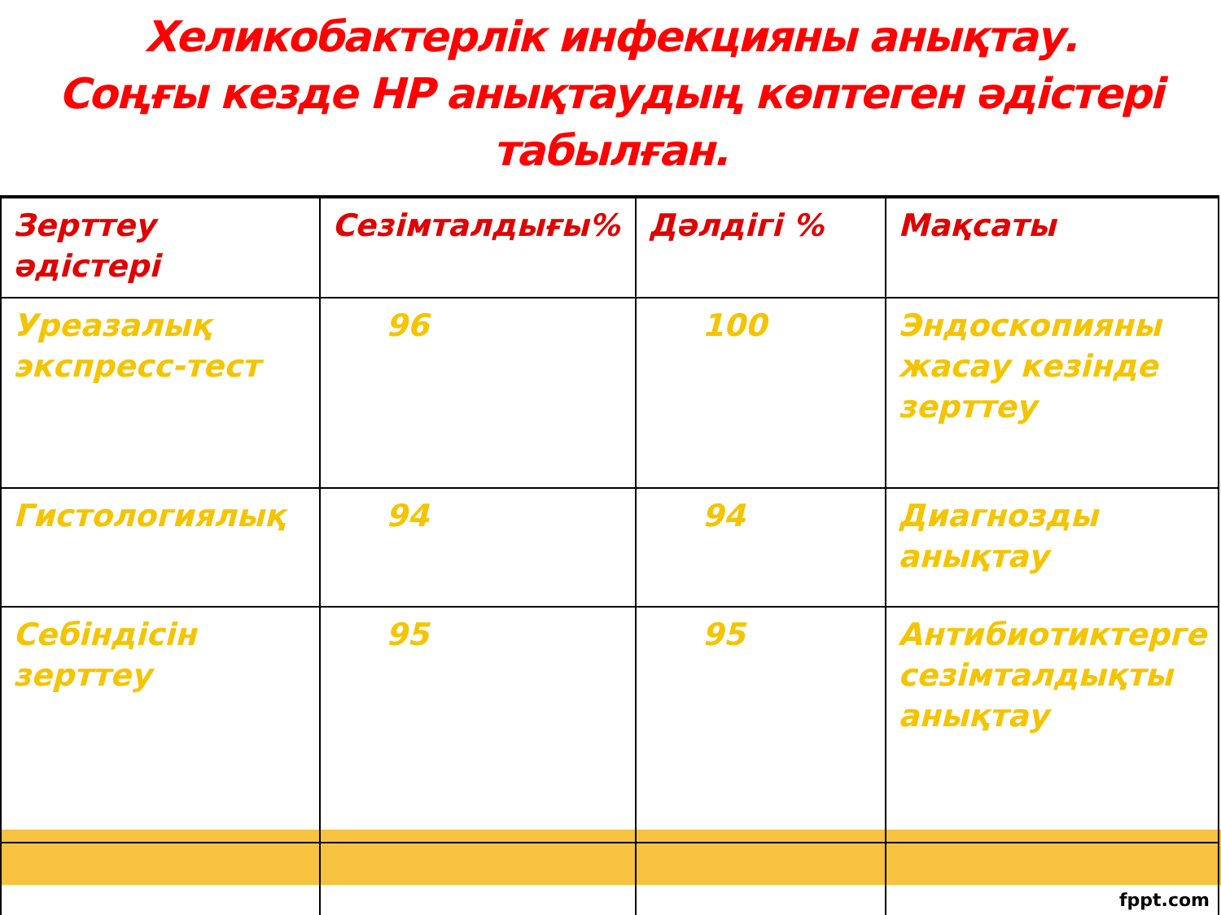Хеликобактерлік инфекцияны анықтау.
Соңғы кезде НР анықтаудың көптеген әдістері табылған.
| Зерттеу әдістері | Сезімталдығы% | Дәлдігі % | Мақсаты |
| --- | --- | --- | --- |
| Уреазалық экспресс-тест | 96 | 100 | Эндоскопияны жасау кезінде зерттеу |
| Гистологиялық | 94 | 94 | Диагнозды анықтау |
| Себіндісін зерттеу | 95 | 95 | Антибиотиктерге сезімталдықты анықтау |
fppt.com